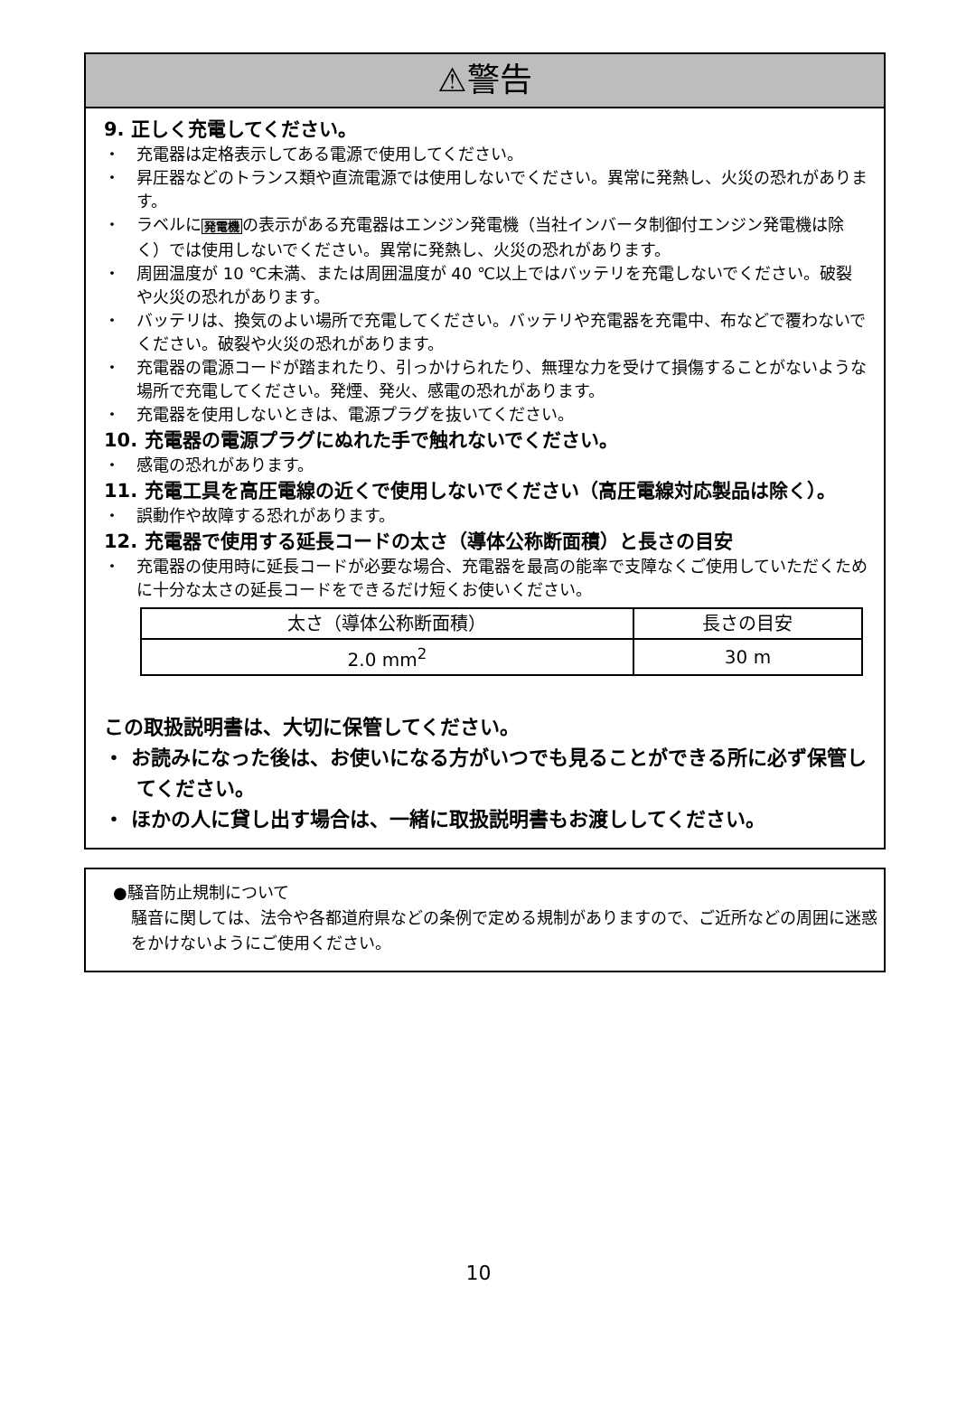⚠警告
9. 正しく充電してください。
・　充電器は定格表示してある電源で使用してください。
・　昇圧器などのトランス類や直流電源では使用しないでください。異常に発熱し、火災の恐れがあります。
・　ラベルに発電機の表示がある充電器はエンジン発電機（当社インバータ制御付エンジン発電機は除く）では使用しないでください。異常に発熱し、火災の恐れがあります。
・　周囲温度が 10 ℃未満、または周囲温度が 40 ℃以上ではバッテリを充電しないでください。破裂や火災の恐れがあります。
・　バッテリは、換気のよい場所で充電してください。バッテリや充電器を充電中、布などで覆わないでください。破裂や火災の恐れがあります。
・　充電器の電源コードが踏まれたり、引っかけられたり、無理な力を受けて損傷することがないような場所で充電してください。発煙、発火、感電の恐れがあります。
・　充電器を使用しないときは、電源プラグを抜いてください。
10. 充電器の電源プラグにぬれた手で触れないでください。
・　感電の恐れがあります。
11. 充電工具を高圧電線の近くで使用しないでください（高圧電線対応製品は除く）。
・　誤動作や故障する恐れがあります。
12. 充電器で使用する延長コードの太さ（導体公称断面積）と長さの目安
・　充電器の使用時に延長コードが必要な場合、充電器を最高の能率で支障なくご使用していただくために十分な太さの延長コードをできるだけ短くお使いください。
| 太さ（導体公称断面積） | 長さの目安 |
| --- | --- |
| 2.0 mm<sup>2</sup> | 30 m |
この取扱説明書は、大切に保管してください。
・ お読みになった後は、お使いになる方がいつでも見ることができる所に必ず保管してください。
・ ほかの人に貸し出す場合は、一緒に取扱説明書もお渡ししてください。
●騒音防止規制について
騒音に関しては、法令や各都道府県などの条例で定める規制がありますので、ご近所などの周囲に迷惑をかけないようにご使用ください。
10